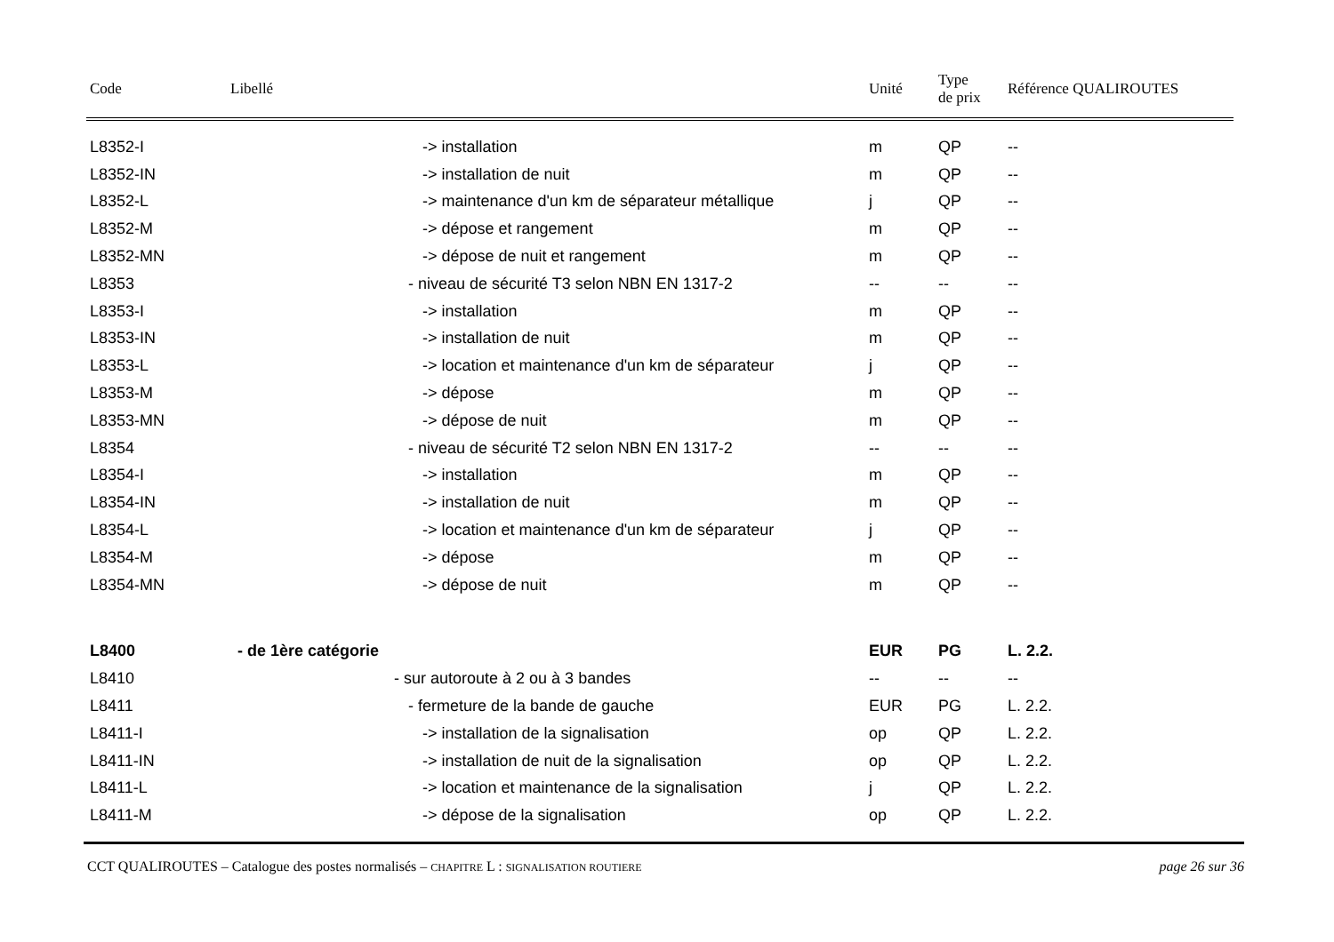| Code | Libellé | Unité | Type de prix | Référence QUALIROUTES |
| --- | --- | --- | --- | --- |
| L8352-I | -> installation | m | QP | -- |
| L8352-IN | -> installation de nuit | m | QP | -- |
| L8352-L | -> maintenance d'un km de séparateur métallique | j | QP | -- |
| L8352-M | -> dépose et rangement | m | QP | -- |
| L8352-MN | -> dépose de nuit et rangement | m | QP | -- |
| L8353 | - niveau de sécurité T3 selon NBN EN 1317-2 | -- | -- | -- |
| L8353-I | -> installation | m | QP | -- |
| L8353-IN | -> installation de nuit | m | QP | -- |
| L8353-L | -> location et maintenance d'un km de séparateur | j | QP | -- |
| L8353-M | -> dépose | m | QP | -- |
| L8353-MN | -> dépose de nuit | m | QP | -- |
| L8354 | - niveau de sécurité T2 selon NBN EN 1317-2 | -- | -- | -- |
| L8354-I | -> installation | m | QP | -- |
| L8354-IN | -> installation de nuit | m | QP | -- |
| L8354-L | -> location et maintenance d'un km de séparateur | j | QP | -- |
| L8354-M | -> dépose | m | QP | -- |
| L8354-MN | -> dépose de nuit | m | QP | -- |
| L8400 | - de 1ère catégorie | EUR | PG | L. 2.2. |
| L8410 | - sur autoroute à 2 ou à 3 bandes | -- | -- | -- |
| L8411 | - fermeture de la bande de gauche | EUR | PG | L. 2.2. |
| L8411-I | -> installation de la signalisation | op | QP | L. 2.2. |
| L8411-IN | -> installation de nuit de la signalisation | op | QP | L. 2.2. |
| L8411-L | -> location et maintenance de la signalisation | j | QP | L. 2.2. |
| L8411-M | -> dépose de la signalisation | op | QP | L. 2.2. |
CCT QUALIROUTES – Catalogue des postes normalisés – CHAPITRE L : SIGNALISATION ROUTIERE page 26 sur 36